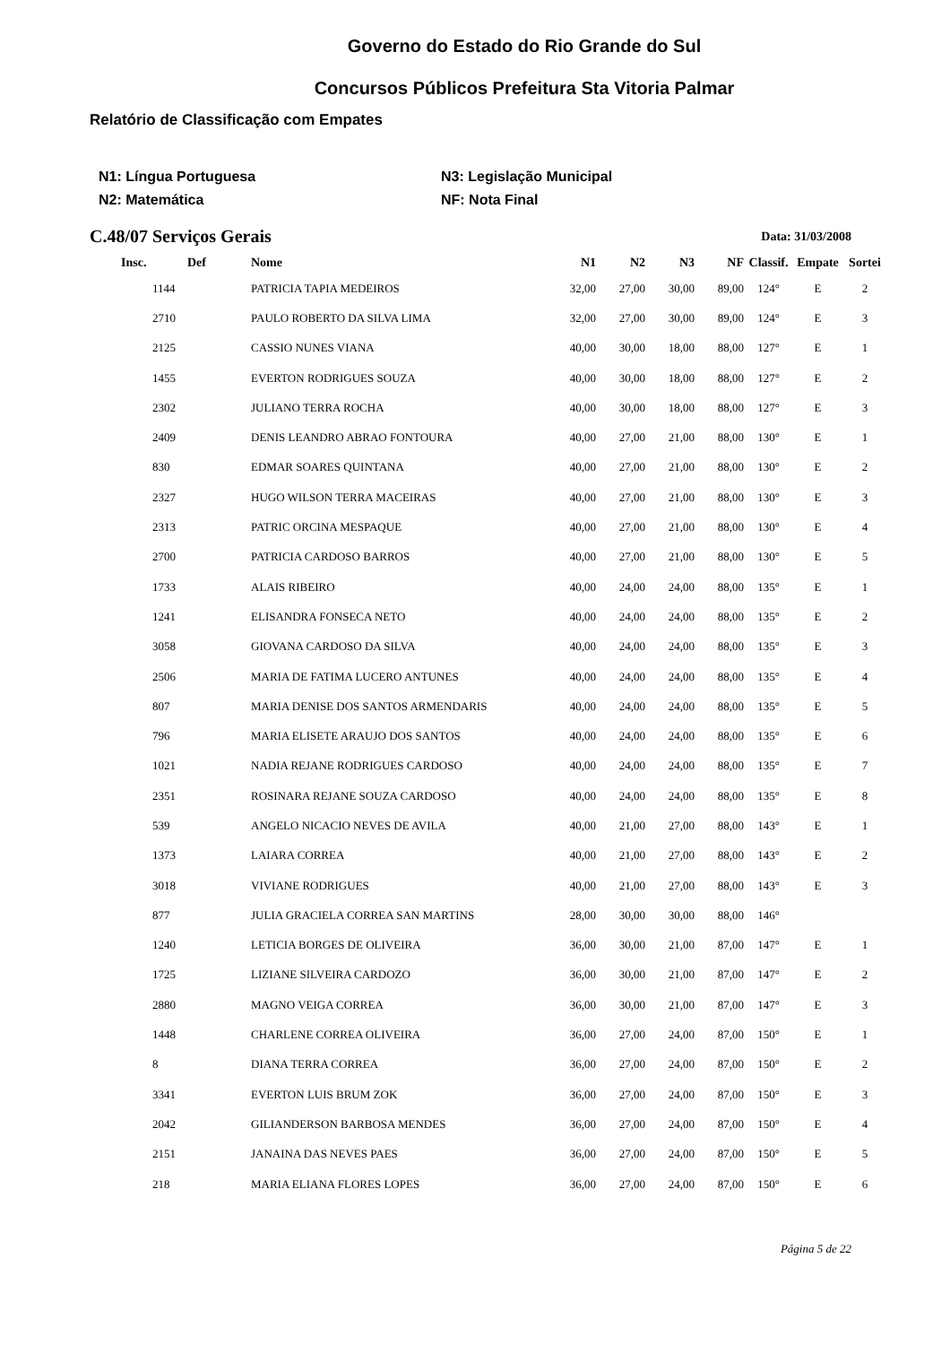Governo do Estado do Rio Grande do Sul
Concursos Públicos Prefeitura Sta Vitoria Palmar
Relatório de Classificação com Empates
N1: Língua Portuguesa
N3: Legislação Municipal
N2: Matemática
NF: Nota Final
C.48/07 Serviços Gerais Data: 31/03/2008
| Insc. | Def | | Nome | N1 | N2 | N3 | NF | Classif. | Empate | Sortei |
| --- | --- | --- | --- | --- | --- | --- | --- | --- | --- | --- |
| | 1144 | | PATRICIA TAPIA MEDEIROS | 32,00 | 27,00 | 30,00 | 89,00 | 124° | E | 2 |
| | 2710 | | PAULO ROBERTO DA SILVA LIMA | 32,00 | 27,00 | 30,00 | 89,00 | 124° | E | 3 |
| | 2125 | | CASSIO NUNES VIANA | 40,00 | 30,00 | 18,00 | 88,00 | 127° | E | 1 |
| | 1455 | | EVERTON RODRIGUES SOUZA | 40,00 | 30,00 | 18,00 | 88,00 | 127° | E | 2 |
| | 2302 | | JULIANO TERRA ROCHA | 40,00 | 30,00 | 18,00 | 88,00 | 127° | E | 3 |
| | 2409 | | DENIS LEANDRO ABRAO FONTOURA | 40,00 | 27,00 | 21,00 | 88,00 | 130° | E | 1 |
| | 830 | | EDMAR SOARES QUINTANA | 40,00 | 27,00 | 21,00 | 88,00 | 130° | E | 2 |
| | 2327 | | HUGO WILSON TERRA MACEIRAS | 40,00 | 27,00 | 21,00 | 88,00 | 130° | E | 3 |
| | 2313 | | PATRIC ORCINA MESPAQUE | 40,00 | 27,00 | 21,00 | 88,00 | 130° | E | 4 |
| | 2700 | | PATRICIA CARDOSO BARROS | 40,00 | 27,00 | 21,00 | 88,00 | 130° | E | 5 |
| | 1733 | | ALAIS RIBEIRO | 40,00 | 24,00 | 24,00 | 88,00 | 135° | E | 1 |
| | 1241 | | ELISANDRA FONSECA NETO | 40,00 | 24,00 | 24,00 | 88,00 | 135° | E | 2 |
| | 3058 | | GIOVANA CARDOSO DA SILVA | 40,00 | 24,00 | 24,00 | 88,00 | 135° | E | 3 |
| | 2506 | | MARIA DE FATIMA LUCERO ANTUNES | 40,00 | 24,00 | 24,00 | 88,00 | 135° | E | 4 |
| | 807 | | MARIA DENISE DOS SANTOS ARMENDARIS | 40,00 | 24,00 | 24,00 | 88,00 | 135° | E | 5 |
| | 796 | | MARIA ELISETE ARAUJO DOS SANTOS | 40,00 | 24,00 | 24,00 | 88,00 | 135° | E | 6 |
| | 1021 | | NADIA REJANE RODRIGUES CARDOSO | 40,00 | 24,00 | 24,00 | 88,00 | 135° | E | 7 |
| | 2351 | | ROSINARA REJANE SOUZA CARDOSO | 40,00 | 24,00 | 24,00 | 88,00 | 135° | E | 8 |
| | 539 | | ANGELO NICACIO NEVES DE AVILA | 40,00 | 21,00 | 27,00 | 88,00 | 143° | E | 1 |
| | 1373 | | LAIARA CORREA | 40,00 | 21,00 | 27,00 | 88,00 | 143° | E | 2 |
| | 3018 | | VIVIANE RODRIGUES | 40,00 | 21,00 | 27,00 | 88,00 | 143° | E | 3 |
| | 877 | | JULIA GRACIELA CORREA SAN MARTINS | 28,00 | 30,00 | 30,00 | 88,00 | 146° | | |
| | 1240 | | LETICIA BORGES DE OLIVEIRA | 36,00 | 30,00 | 21,00 | 87,00 | 147° | E | 1 |
| | 1725 | | LIZIANE SILVEIRA CARDOZO | 36,00 | 30,00 | 21,00 | 87,00 | 147° | E | 2 |
| | 2880 | | MAGNO VEIGA CORREA | 36,00 | 30,00 | 21,00 | 87,00 | 147° | E | 3 |
| | 1448 | | CHARLENE CORREA OLIVEIRA | 36,00 | 27,00 | 24,00 | 87,00 | 150° | E | 1 |
| | 8 | | DIANA TERRA CORREA | 36,00 | 27,00 | 24,00 | 87,00 | 150° | E | 2 |
| | 3341 | | EVERTON LUIS BRUM ZOK | 36,00 | 27,00 | 24,00 | 87,00 | 150° | E | 3 |
| | 2042 | | GILIANDERSON BARBOSA MENDES | 36,00 | 27,00 | 24,00 | 87,00 | 150° | E | 4 |
| | 2151 | | JANAINA DAS NEVES PAES | 36,00 | 27,00 | 24,00 | 87,00 | 150° | E | 5 |
| | 218 | | MARIA ELIANA FLORES LOPES | 36,00 | 27,00 | 24,00 | 87,00 | 150° | E | 6 |
Página 5 de 22